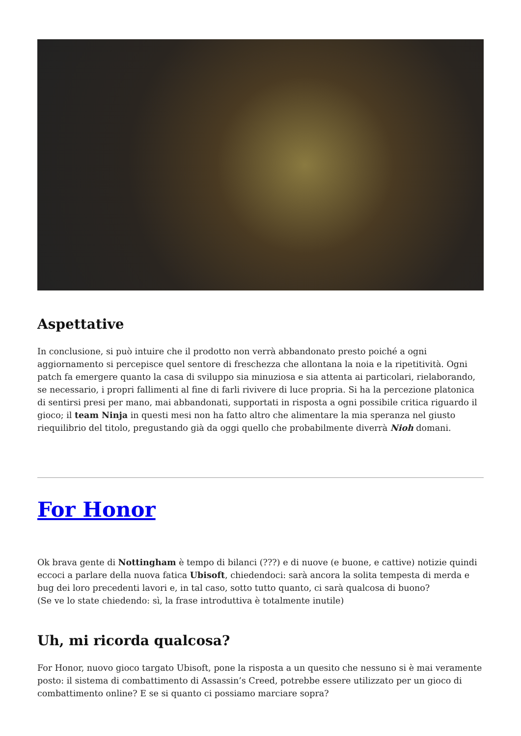Aspettative
In conclusione, si può intuire che il prodotto non verrà abbandonato presto poiché a ogni aggiornamento si percepisce quel sentore di freschezza che allontana la noia e la ripetitività. Ogni patch fa emergere quanto la casa di sviluppo sia minuziosa e sia attenta ai particolari, rielaborando, se necessario, i propri fallimenti al fine di farli rivivere di luce propria. Si ha la percezione platonica di sentirsi presi per mano, mai abbandonati, supportati in risposta a ogni possibile critica riguardo il gioco; il team Ninja in questi mesi non ha fatto altro che alimentare la mia speranza nel giusto riequilibrio del titolo, pregustando già da oggi quello che probabilmente diverrà Nioh domani.
For Honor
Ok brava gente di Nottingham è tempo di bilanci (???) e di nuove (e buone, e cattive) notizie quindi eccoci a parlare della nuova fatica Ubisoft, chiedendoci: sarà ancora la solita tempesta di merda e bug dei loro precedenti lavori e, in tal caso, sotto tutto quanto, ci sarà qualcosa di buono?
(Se ve lo state chiedendo: sì, la frase introduttiva è totalmente inutile)
Uh, mi ricorda qualcosa?
For Honor, nuovo gioco targato Ubisoft, pone la risposta a un quesito che nessuno si è mai veramente posto: il sistema di combattimento di Assassin’s Creed, potrebbe essere utilizzato per un gioco di combattimento online? E se si quanto ci possiamo marciare sopra?